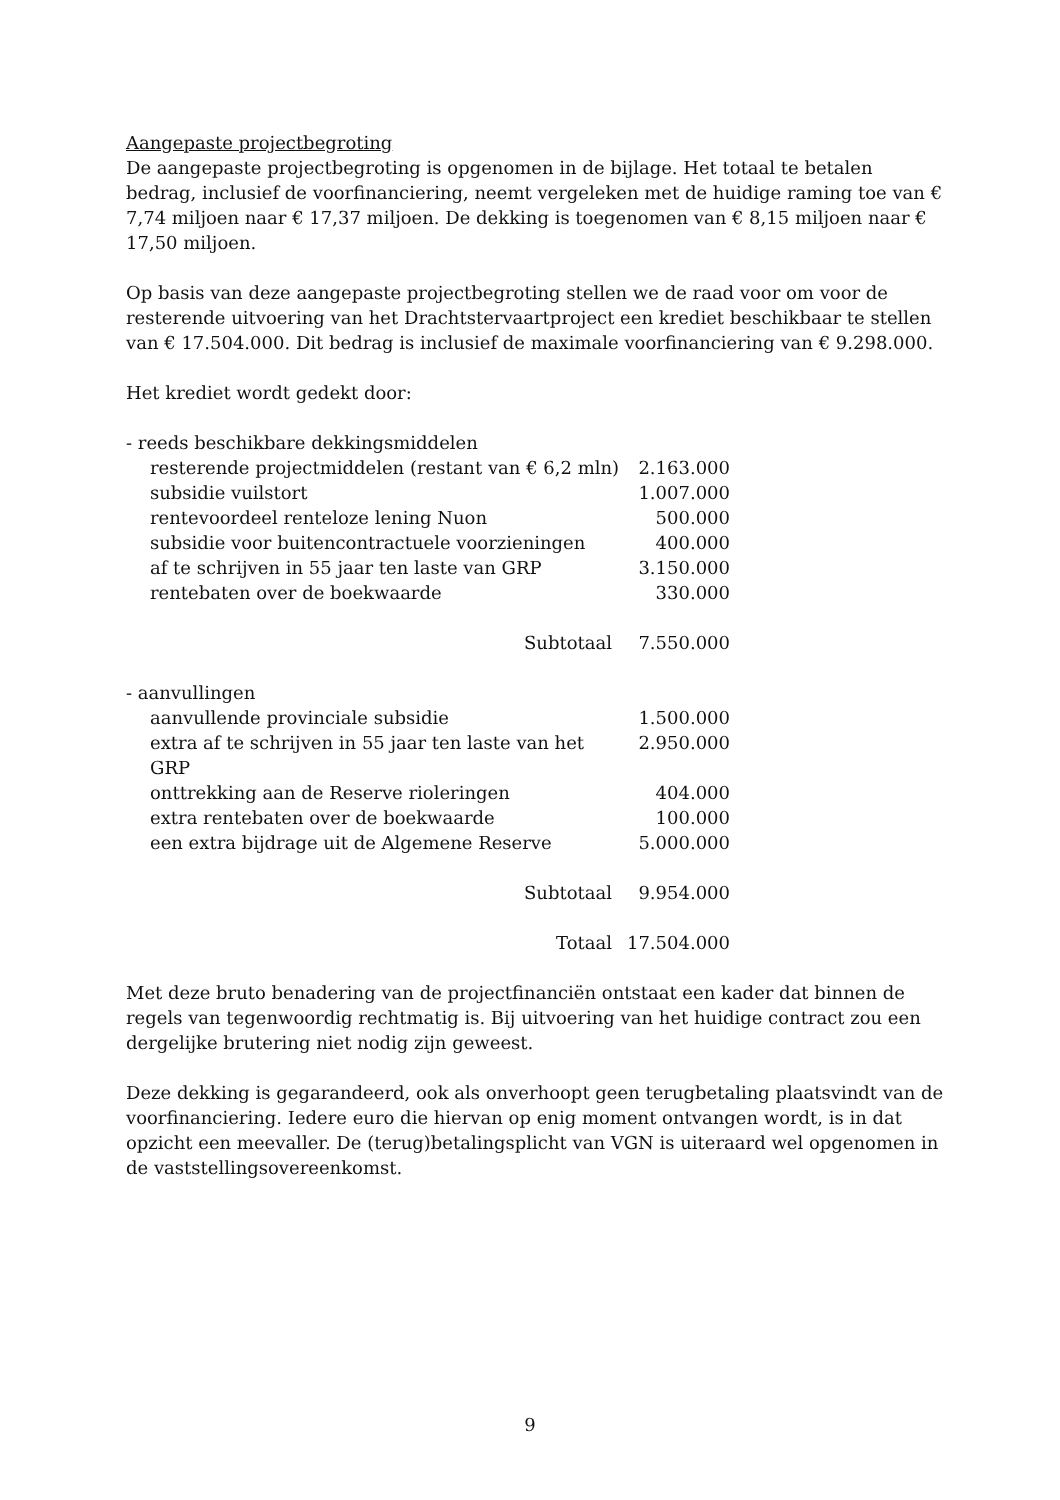Aangepaste projectbegroting
De aangepaste projectbegroting is opgenomen in de bijlage. Het totaal te betalen bedrag, inclusief de voorfinanciering, neemt vergeleken met de huidige raming toe van € 7,74 miljoen naar € 17,37 miljoen. De dekking is toegenomen van € 8,15 miljoen naar € 17,50 miljoen.
Op basis van deze aangepaste projectbegroting stellen we de raad voor om voor de resterende uitvoering van het Drachtstervaartproject een krediet beschikbaar te stellen van € 17.504.000. Dit bedrag is inclusief de maximale voorfinanciering van € 9.298.000.
Het krediet wordt gedekt door:
| - reeds beschikbare dekkingsmiddelen | |
| resterende projectmiddelen (restant van € 6,2 mln) | 2.163.000 |
| subsidie vuilstort | 1.007.000 |
| rentevoordeel renteloze lening Nuon | 500.000 |
| subsidie voor buitencontractuele voorzieningen | 400.000 |
| af te schrijven in 55 jaar ten laste van GRP | 3.150.000 |
| rentebaten over de boekwaarde | 330.000 |
| Subtotaal | 7.550.000 |
| - aanvullingen | |
| aanvullende provinciale subsidie | 1.500.000 |
| extra af te schrijven in 55 jaar ten laste van het GRP | 2.950.000 |
| onttrekking aan de Reserve rioleringen | 404.000 |
| extra rentebaten over de boekwaarde | 100.000 |
| een extra bijdrage uit de Algemene Reserve | 5.000.000 |
| Subtotaal | 9.954.000 |
| Totaal | 17.504.000 |
Met deze bruto benadering van de projectfinanciën ontstaat een kader dat binnen de regels van tegenwoordig rechtmatig is. Bij uitvoering van het huidige contract zou een dergelijke brutering niet nodig zijn geweest.
Deze dekking is gegarandeerd, ook als onverhoopt geen terugbetaling plaatsvindt van de voorfinanciering. Iedere euro die hiervan op enig moment ontvangen wordt, is in dat opzicht een meevaller. De (terug)betalingsplicht van VGN is uiteraard wel opgenomen in de vaststellingsovereenkomst.
9